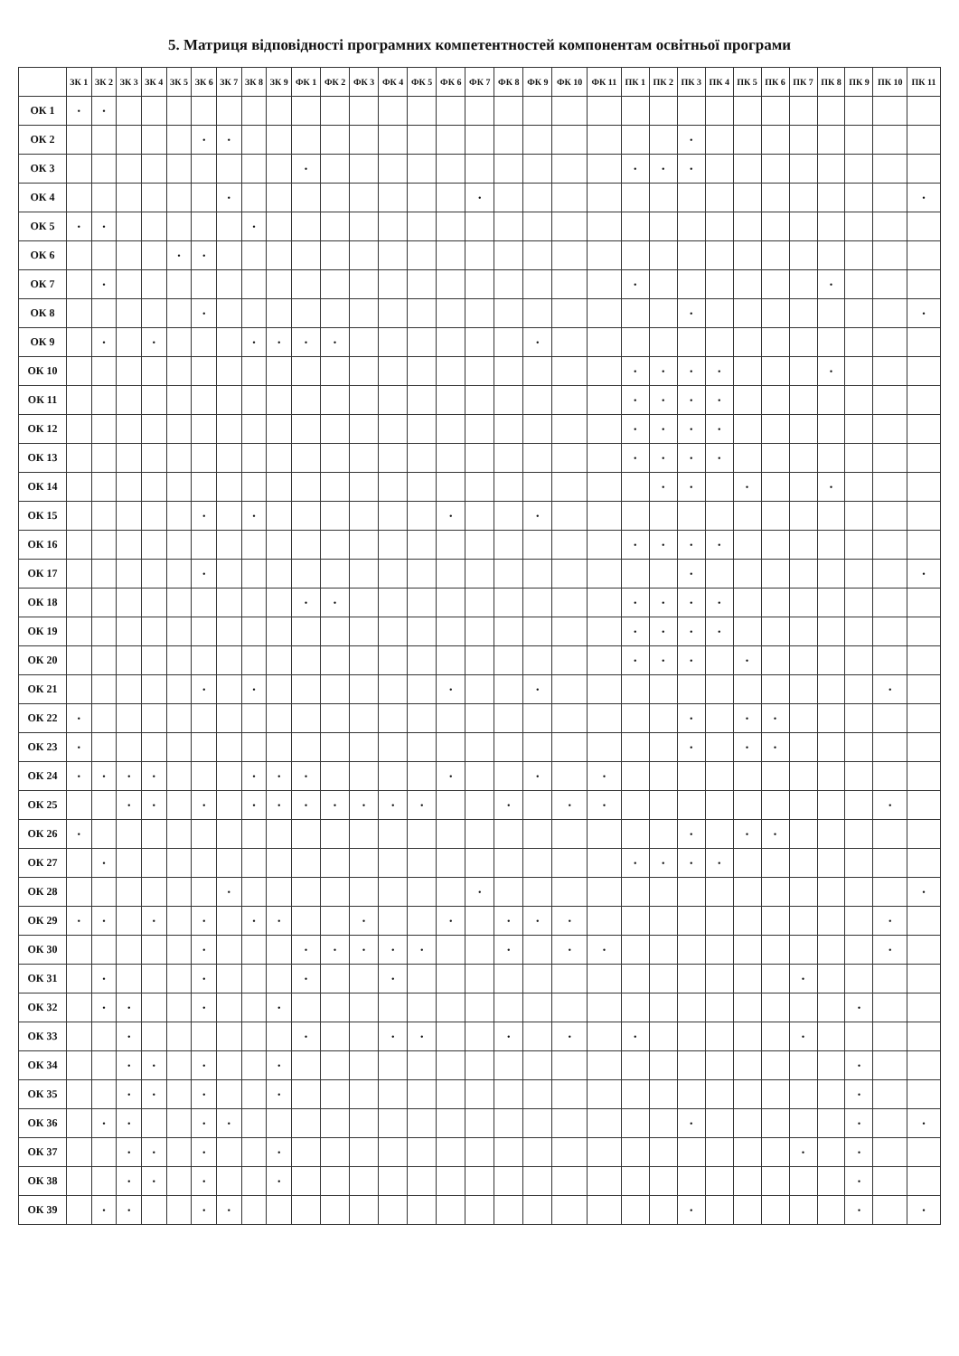5. Матриця відповідності програмних компетентностей компонентам освітньої програми
| | ЗК 1 | ЗК 2 | ЗК 3 | ЗК 4 | ЗК 5 | ЗК 6 | ЗК 7 | ЗК 8 | ЗК 9 | ФК 1 | ФК 2 | ФК 3 | ФК 4 | ФК 5 | ФК 6 | ФК 7 | ФК 8 | ФК 9 | ФК 10 | ФК 11 | ПК 1 | ПК 2 | ПК 3 | ПК 4 | ПК 5 | ПК 6 | ПК 7 | ПК 8 | ПК 9 | ПК 10 | ПК 11 |
| --- | --- | --- | --- | --- | --- | --- | --- | --- | --- | --- | --- | --- | --- | --- | --- | --- | --- | --- | --- | --- | --- | --- | --- | --- | --- | --- | --- | --- | --- | --- | --- |
| ОК 1 | • | • | | | | | | | | | | | | | | | | | | | | | | | | | | | | | |
| ОК 2 | | | | | | • | • | | | | | | | | | | | | | | | | • | | | | | | | | |
| ОК 3 | | | | | | | | | | • | | | | | | | | | | | • | • | • | | | | | | | | |
| ОК 4 | | | | | | | • | | | | | | | | | • | | | | | | | | | | | | | | | • |
| ОК 5 | • | • | | | | | | • | | | | | | | | | | | | | | | | | | | | | | | |
| ОК 6 | | | | | • | • | | | | | | | | | | | | | | | | | | | | | | | | | |
| ОК 7 | | • | | | | | | | | | | | | | | | | | | | • | | | | | | | • | | | |
| ОК 8 | | | | | | • | | | | | | | | | | | | | | | | | • | | | | | | | | • |
| ОК 9 | | • | | • | | | | • | • | • | • | | | | | | | • | | | | | | | | | | | | | |
| ОК 10 | | | | | | | | | | | | | | | | | | | | | • | • | • | • | | | | • | | | |
| ОК 11 | | | | | | | | | | | | | | | | | | | | | • | • | • | • | | | | | | | |
| ОК 12 | | | | | | | | | | | | | | | | | | | | | • | • | • | • | | | | | | | |
| ОК 13 | | | | | | | | | | | | | | | | | | | | | • | • | • | • | | | | | | | |
| ОК 14 | | | | | | | | | | | | | | | | | | | | | | • | • | | • | | | • | | | |
| ОК 15 | | | | | | • | | • | | | | | | | • | | | • | | | | | | | | | | | | | |
| ОК 16 | | | | | | | | | | | | | | | | | | | | | • | • | • | • | | | | | | | |
| ОК 17 | | | | | | • | | | | | | | | | | | | | | | | | • | | | | | | | | • |
| ОК 18 | | | | | | | | | | • | • | | | | | | | | | | • | • | • | • | | | | | | | |
| ОК 19 | | | | | | | | | | | | | | | | | | | | | • | • | • | • | | | | | | | |
| ОК 20 | | | | | | | | | | | | | | | | | | | | | • | • | • | | • | | | | | | |
| ОК 21 | | | | | | • | | • | | | | | | | • | | | • | | | | | | | | | | | | • | |
| ОК 22 | • | | | | | | | | | | | | | | | | | | | | | | • | | • | • | | | | | |
| ОК 23 | • | | | | | | | | | | | | | | | | | | | | | | • | | • | • | | | | | |
| ОК 24 | • | • | • | • | | | | • | • | • | | | | | • | | | • | | • | | | | | | | | | | | |
| ОК 25 | | | • | • | | • | | • | • | • | • | • | • | • | | | • | | • | • | | | | | | | | | | • | |
| ОК 26 | • | | | | | | | | | | | | | | | | | | | | | | • | | • | • | | | | | |
| ОК 27 | | • | | | | | | | | | | | | | | | | | | | • | • | • | • | | | | | | | |
| ОК 28 | | | | | | | • | | | | | | | | | • | | | | | | | | | | | | | | | • |
| ОК 29 | • | • | | • | | • | | • | • | | | • | | | • | | • | • | • | | | | | | | | | | | • | |
| ОК 30 | | | | | | • | | | | • | • | • | • | • | | | • | | • | • | | | | | | | | | | • | |
| ОК 31 | | • | | | | • | | | | • | | | • | | | | | | | | | | | | | | • | | | | |
| ОК 32 | | • | • | | | • | | | • | | | | | | | | | | | | | | | | | | | | • | | |
| ОК 33 | | | • | | | | | | | • | | | • | • | | | • | | • | | • | | | | | | • | | | | |
| ОК 34 | | | • | • | | • | | | • | | | | | | | | | | | | | | | | | | | | • | | |
| ОК 35 | | | • | • | | • | | | • | | | | | | | | | | | | | | | | | | | | • | | |
| ОК 36 | | • | • | | | • | • | | | | | | | | | | | | | | | | • | | | | | | • | | • |
| ОК 37 | | | • | • | | • | | | • | | | | | | | | | | | | | | | | | | • | | • | | |
| ОК 38 | | | • | • | | • | | | • | | | | | | | | | | | | | | | | | | | | • | | |
| ОК 39 | | • | • | | | • | • | | | | | | | | | | | | | | | | • | | | | | | • | | • |